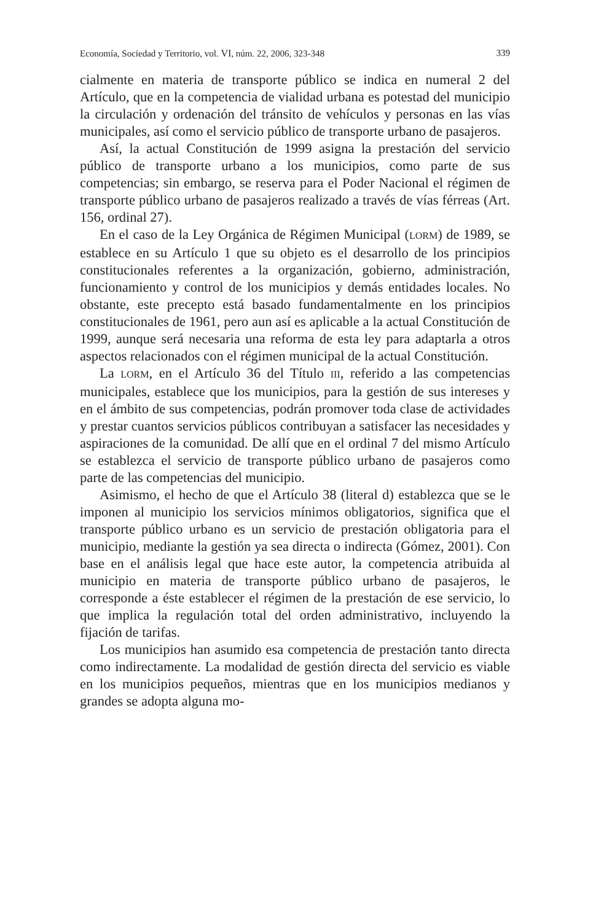Economía, Sociedad y Territorio, vol. VI, núm. 22, 2006, 323-348 339
cialmente en materia de transporte público se indica en numeral 2 del Artículo, que en la competencia de vialidad urbana es potestad del municipio la circulación y ordenación del tránsito de vehículos y personas en las vías municipales, así como el servicio público de transporte urbano de pasajeros.
Así, la actual Constitución de 1999 asigna la prestación del servicio público de transporte urbano a los municipios, como parte de sus competencias; sin embargo, se reserva para el Poder Nacional el régimen de transporte público urbano de pasajeros realizado a través de vías férreas (Art. 156, ordinal 27).
En el caso de la Ley Orgánica de Régimen Municipal (LORM) de 1989, se establece en su Artículo 1 que su objeto es el desarrollo de los principios constitucionales referentes a la organización, gobierno, administración, funcionamiento y control de los municipios y demás entidades locales. No obstante, este precepto está basado fundamentalmente en los principios constitucionales de 1961, pero aun así es aplicable a la actual Constitución de 1999, aunque será necesaria una reforma de esta ley para adaptarla a otros aspectos relacionados con el régimen municipal de la actual Constitución.
La LORM, en el Artículo 36 del Título III, referido a las competencias municipales, establece que los municipios, para la gestión de sus intereses y en el ámbito de sus competencias, podrán promover toda clase de actividades y prestar cuantos servicios públicos contribuyan a satisfacer las necesidades y aspiraciones de la comunidad. De allí que en el ordinal 7 del mismo Artículo se establezca el servicio de transporte público urbano de pasajeros como parte de las competencias del municipio.
Asimismo, el hecho de que el Artículo 38 (literal d) establezca que se le imponen al municipio los servicios mínimos obligatorios, significa que el transporte público urbano es un servicio de prestación obligatoria para el municipio, mediante la gestión ya sea directa o indirecta (Gómez, 2001). Con base en el análisis legal que hace este autor, la competencia atribuida al municipio en materia de transporte público urbano de pasajeros, le corresponde a éste establecer el régimen de la prestación de ese servicio, lo que implica la regulación total del orden administrativo, incluyendo la fijación de tarifas.
Los municipios han asumido esa competencia de prestación tanto directa como indirectamente. La modalidad de gestión directa del servicio es viable en los municipios pequeños, mientras que en los municipios medianos y grandes se adopta alguna mo-